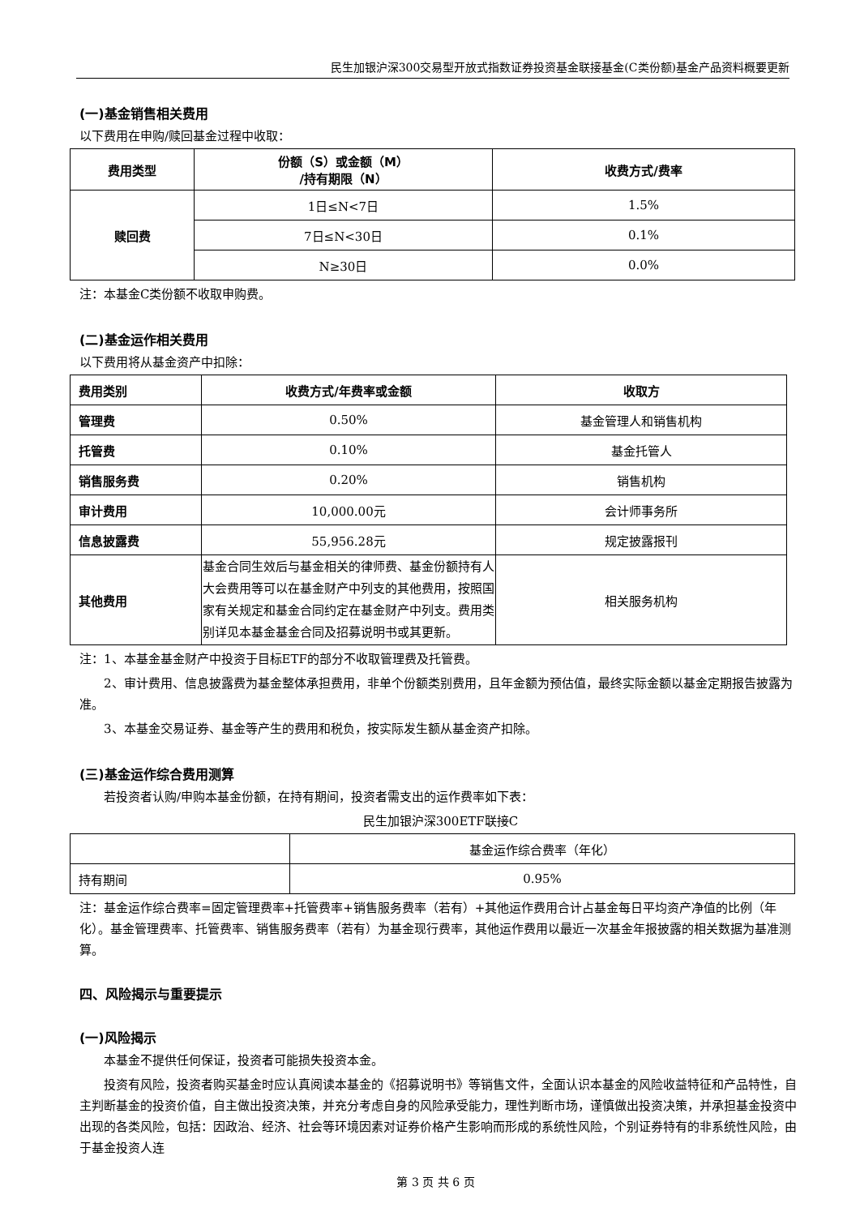民生加银沪深300交易型开放式指数证券投资基金联接基金(C类份额)基金产品资料概要更新
(一)基金销售相关费用
以下费用在申购/赎回基金过程中收取：
| 费用类型 | 份额（S）或金额（M） /持有期限（N） | 收费方式/费率 |
| --- | --- | --- |
| 赎回费 | 1日≤N<7日 | 1.5% |
| | 7日≤N<30日 | 0.1% |
| | N≥30日 | 0.0% |
注：本基金C类份额不收取申购费。
(二)基金运作相关费用
以下费用将从基金资产中扣除：
| 费用类别 | 收费方式/年费率或金额 | 收取方 |
| --- | --- | --- |
| 管理费 | 0.50% | 基金管理人和销售机构 |
| 托管费 | 0.10% | 基金托管人 |
| 销售服务费 | 0.20% | 销售机构 |
| 审计费用 | 10,000.00元 | 会计师事务所 |
| 信息披露费 | 55,956.28元 | 规定披露报刊 |
| 其他费用 | 基金合同生效后与基金相关的律师费、基金份额持有人大会费用等可以在基金财产中列支的其他费用，按照国家有关规定和基金合同约定在基金财产中列支。费用类别详见本基金基金合同及招募说明书或其更新。 | 相关服务机构 |
注：1、本基金基金财产中投资于目标ETF的部分不收取管理费及托管费。
2、审计费用、信息披露费为基金整体承担费用，非单个份额类别费用，且年金额为预估值，最终实际金额以基金定期报告披露为准。
3、本基金交易证券、基金等产生的费用和税负，按实际发生额从基金资产扣除。
(三)基金运作综合费用测算
若投资者认购/申购本基金份额，在持有期间，投资者需支出的运作费率如下表：
民生加银沪深300ETF联接C
| | 基金运作综合费率（年化） |
| 持有期间 | 0.95% |
注：基金运作综合费率=固定管理费率+托管费率+销售服务费率（若有）+其他运作费用合计占基金每日平均资产净值的比例（年化）。基金管理费率、托管费率、销售服务费率（若有）为基金现行费率，其他运作费用以最近一次基金年报披露的相关数据为基准测算。
四、风险揭示与重要提示
(一)风险揭示
本基金不提供任何保证，投资者可能损失投资本金。
投资有风险，投资者购买基金时应认真阅读本基金的《招募说明书》等销售文件，全面认识本基金的风险收益特征和产品特性，自主判断基金的投资价值，自主做出投资决策，并充分考虑自身的风险承受能力，理性判断市场，谨慎做出投资决策，并承担基金投资中出现的各类风险，包括：因政治、经济、社会等环境因素对证券价格产生影响而形成的系统性风险，个别证券特有的非系统性风险，由于基金投资人连
第 3 页 共 6 页